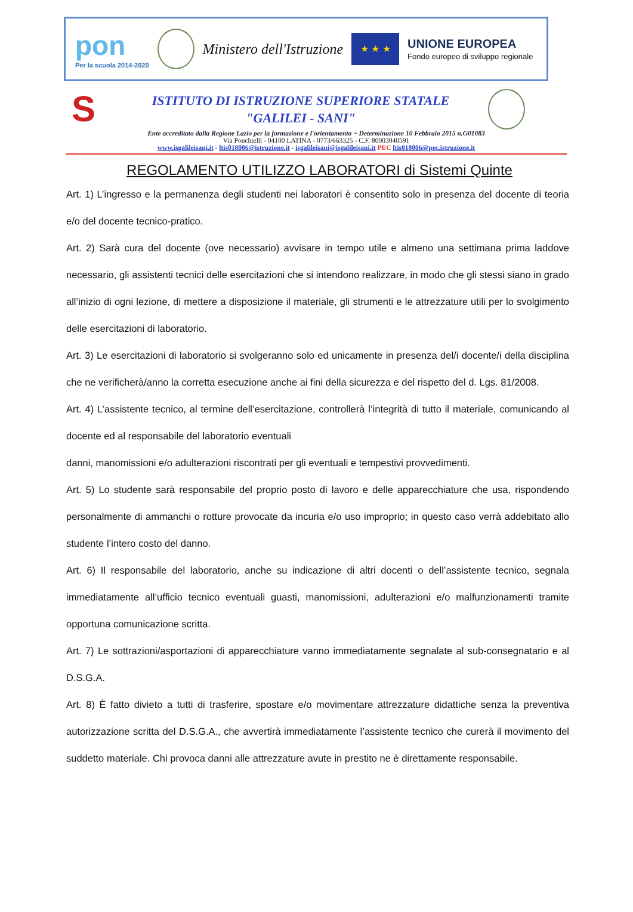pon
Per la scuola 2014-2020
Ministero dell'Istruzione
★ ★ ★
UNIONE EUROPEA
Fondo europeo di sviluppo regionale
S
ISTITUTO DI ISTRUZIONE SUPERIORE STATALE
"GALILEI - SANI"
Ente accreditato dalla Regione Lazio per la formazione e l'orientamento ~ Determinazione 10 Febbraio 2015 n.G01083
Via Ponchielli - 04100 LATINA - 0773/663325 - C.F. 80003040591
www.isgalileisani.it - ltis018006@istruzione.it - isgalileisani@isgalileisani.it PEC ltis018006@pec.istruzione.it
REGOLAMENTO UTILIZZO LABORATORI di Sistemi Quinte
Art. 1) L’ingresso e la permanenza degli studenti nei laboratori è consentito solo in presenza del docente di teoria e/o del docente tecnico-pratico.
Art. 2) Sarà cura del docente (ove necessario) avvisare in tempo utile e almeno una settimana prima laddove necessario, gli assistenti tecnici delle esercitazioni che si intendono realizzare, in modo che gli stessi siano in grado all’inizio di ogni lezione, di mettere a disposizione il materiale, gli strumenti e le attrezzature utili per lo svolgimento delle esercitazioni di laboratorio.
Art. 3) Le esercitazioni di laboratorio si svolgeranno solo ed unicamente in presenza del/i docente/i della disciplina che ne verificherà/anno la corretta esecuzione anche ai fini della sicurezza e del rispetto del d. Lgs. 81/2008.
Art. 4) L’assistente tecnico, al termine dell’esercitazione, controllerà l’integrità di tutto il materiale, comunicando al docente ed al responsabile del laboratorio eventuali
danni, manomissioni e/o adulterazioni riscontrati per gli eventuali e tempestivi provvedimenti.
Art. 5) Lo studente sarà responsabile del proprio posto di lavoro e delle apparecchiature che usa, rispondendo personalmente di ammanchi o rotture provocate da incuria e/o uso improprio; in questo caso verrà addebitato allo studente l’intero costo del danno.
Art. 6) Il responsabile del laboratorio, anche su indicazione di altri docenti o dell’assistente tecnico, segnala immediatamente all’ufficio tecnico eventuali guasti, manomissioni, adulterazioni e/o malfunzionamenti tramite opportuna comunicazione scritta.
Art. 7) Le sottrazioni/asportazioni di apparecchiature vanno immediatamente segnalate al sub-consegnatario e al D.S.G.A.
Art. 8) È fatto divieto a tutti di trasferire, spostare e/o movimentare attrezzature didattiche senza la preventiva autorizzazione scritta del D.S.G.A., che avvertirà immediatamente l’assistente tecnico che curerà il movimento del suddetto materiale. Chi provoca danni alle attrezzature avute in prestito ne è direttamente responsabile.